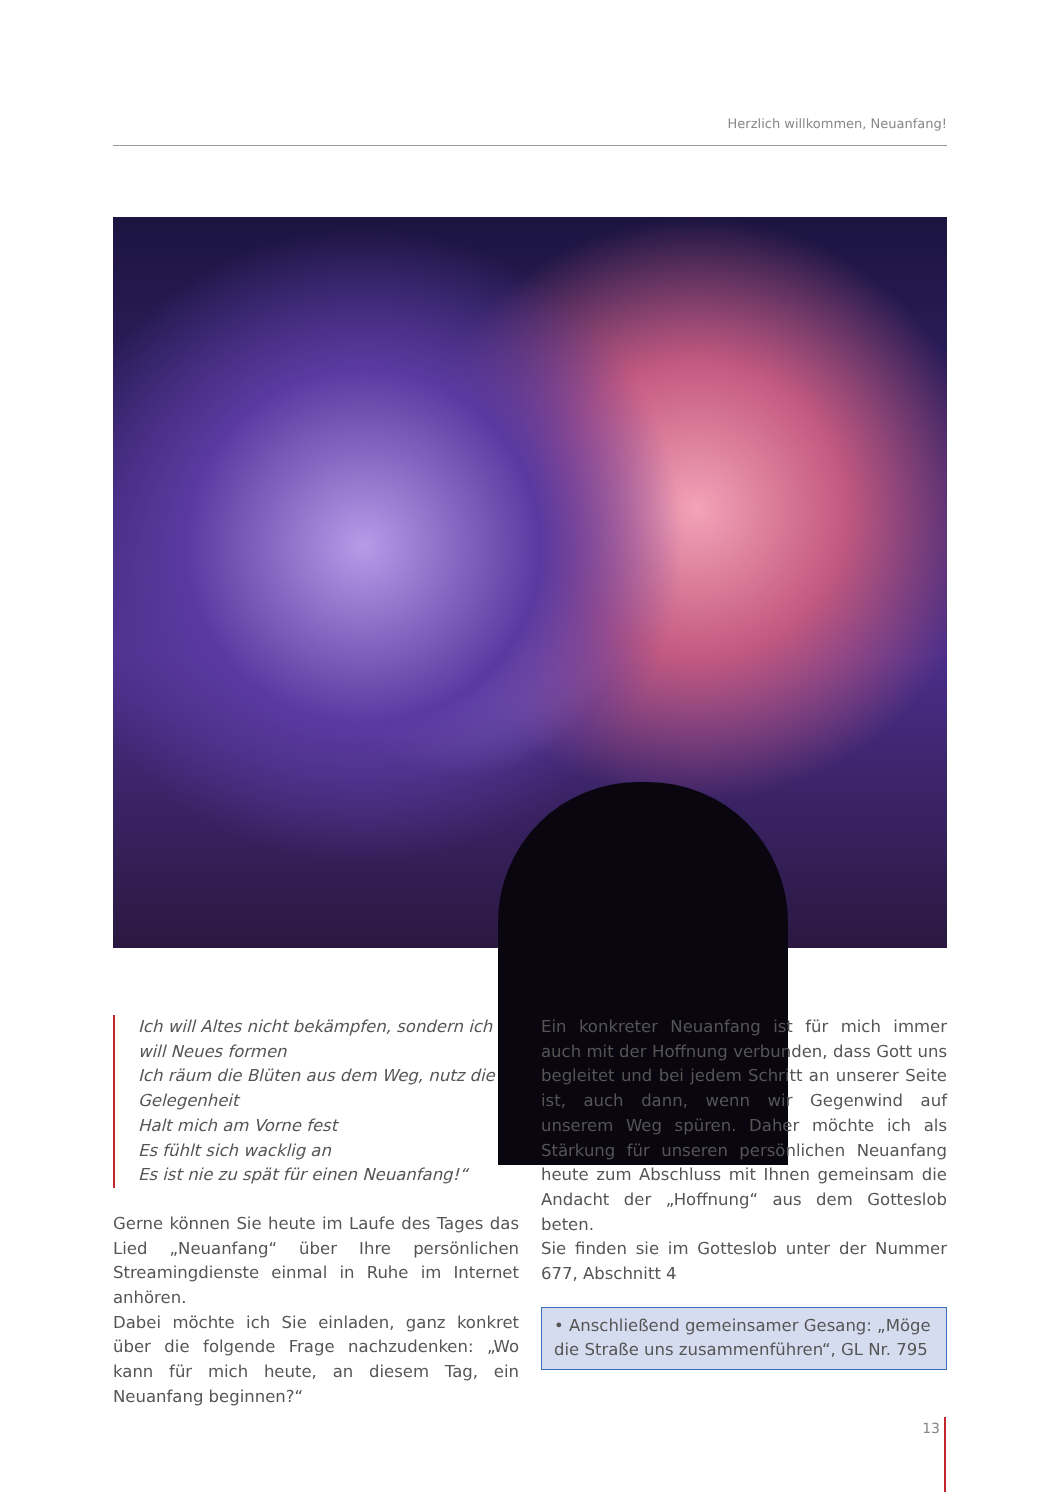Herzlich willkommen, Neuanfang!
Ich will Altes nicht bekämpfen, sondern ich will Neues formen
Ich räum die Blüten aus dem Weg, nutz die Gelegenheit
Halt mich am Vorne fest
Es fühlt sich wacklig an
Es ist nie zu spät für einen Neuanfang!“
Gerne können Sie heute im Laufe des Tages das Lied „Neuanfang“ über Ihre persönlichen Streamingdienste einmal in Ruhe im Internet anhören.
Dabei möchte ich Sie einladen, ganz konkret über die folgende Frage nachzudenken: „Wo kann für mich heute, an diesem Tag, ein Neuanfang beginnen?“
Ein konkreter Neuanfang ist für mich immer auch mit der Hoffnung verbunden, dass Gott uns begleitet und bei jedem Schritt an unserer Seite ist, auch dann, wenn wir Gegenwind auf unserem Weg spüren. Daher möchte ich als Stärkung für unseren persönlichen Neuanfang heute zum Abschluss mit Ihnen gemeinsam die Andacht der „Hoffnung“ aus dem Gotteslob beten.
Sie finden sie im Gotteslob unter der Nummer 677, Abschnitt 4
• Anschließend gemeinsamer Gesang: „Möge die Straße uns zusammenführen“, GL Nr. 795
13